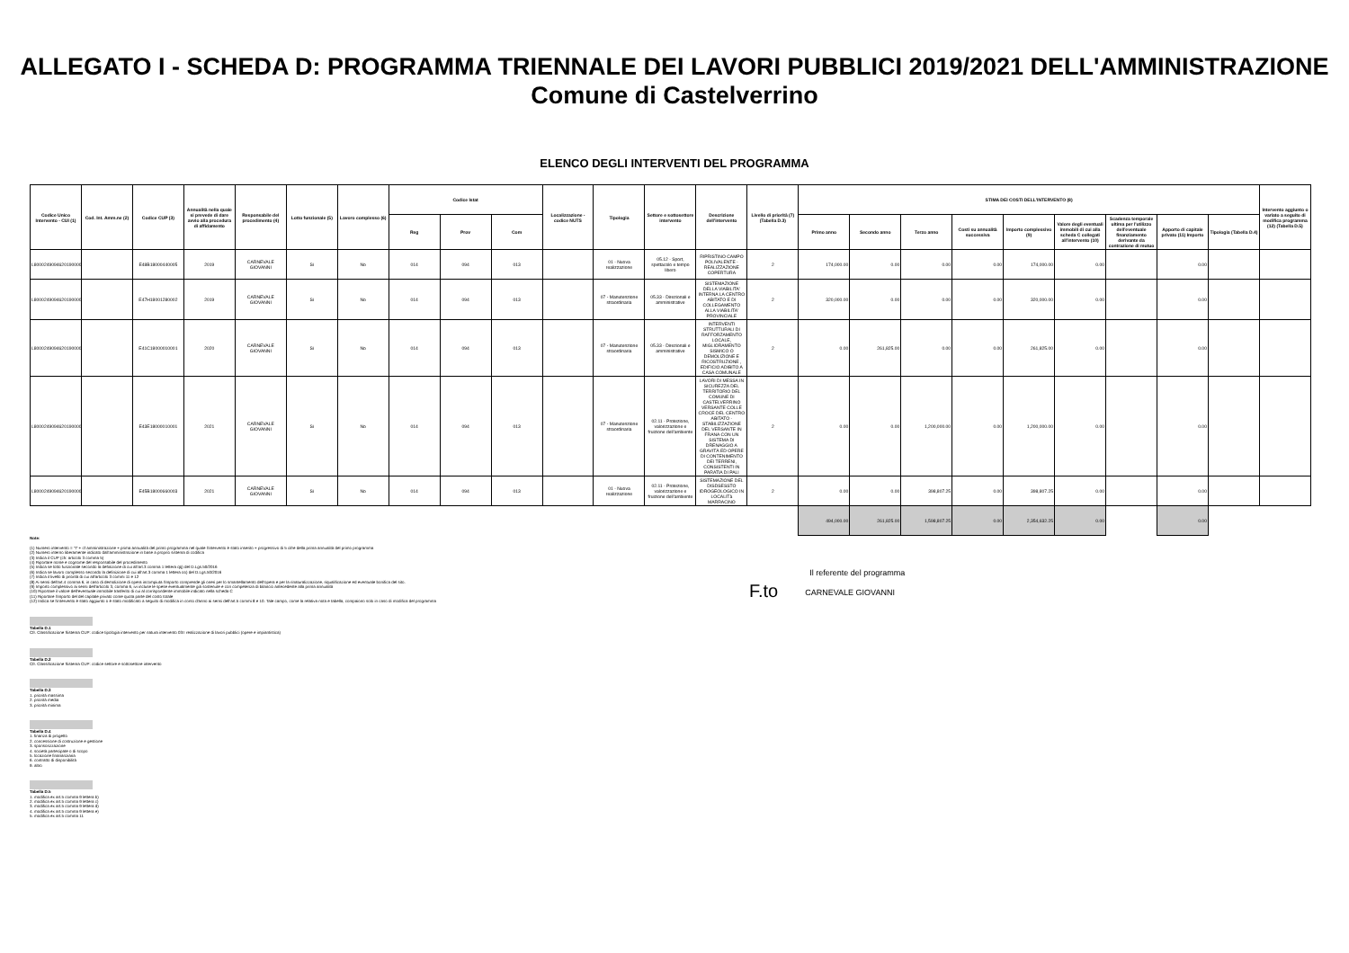ALLEGATO I - SCHEDA D: PROGRAMMA TRIENNALE DEI LAVORI PUBBLICI 2019/2021 DELL'AMMINISTRAZIONE
Comune di Castelverrino
ELENCO DEGLI INTERVENTI DEL PROGRAMMA
| Codice Unico Intervento - CUI (1) | Cod. Int. Amm.ne (2) | Codice CUP (3) | Annualità nella quale si prevede di dare avvio alla procedura di affidamento | Responsabile del procedimento (4) | Lotto funzionale (5) | Lavoro complesso (6) | Codice Istat | | | Localizzazione - codice NUTS | Tipologia | Settore e sottosettore intervento | Descrizione dell'intervento | Livello di priorità (7) (Tabella D.3) | STIMA DEI COSTI DELL'INTERVENTO (8) | | | | | | | | | Intervento aggiunto o variato a seguito di modifica programma (12) (Tabella D.5) |
| --- | --- | --- | --- | --- | --- | --- | --- | --- | --- | --- | --- | --- | --- | --- | --- | --- | --- | --- | --- | --- | --- | --- | --- | --- |
| | | | | | | | Reg | Prov | Com | | | | | | Primo anno | Secondo anno | Terzo anno | Costi su annualità successiva | Importo complessivo (9) | Valore degli eventuali immobili di cui alla scheda C collegati all'intervento (10) | Scadenza temporale ultima per l'utilizzo dell'eventuale finanziamento derivante da contrazione di mutuo | Apporto di capitale privato (11) Importo | Tipologia (Tabella D.4) | |
| L80002490946201900001 | | E48B18000440005 | 2019 | CARNEVALE GIOVANNI | Si | No | 014 | 094 | 013 | | 01 - Nuova realizzazione | 05.12 - Sport, spettacolo e tempo libero | RIPRISTINO CAMPO POLIVALENTE - REALIZZAZIONE COPERTURA | 2 | 174,000.00 | 0.00 | 0.00 | 0.00 | 174,000.00 | 0.00 | | 0.00 | | |
| L80002490946201900004 | | E47H18001280002 | 2019 | CARNEVALE GIOVANNI | Si | No | 014 | 094 | 013 | | 07 - Manutenzione straordinaria | 05.33 - Direzionali e amministrative | SISTEMAZIONE DELLA VIABILITA' INTERNA LA CENTRO ABITATO E DI COLLEGAMENTO ALLA VIABILITA' PROVINCIALE | 2 | 320,000.00 | 0.00 | 0.00 | 0.00 | 320,000.00 | 0.00 | | 0.00 | | |
| L80002490946201900002 | | E41C18000010001 | 2020 | CARNEVALE GIOVANNI | Si | No | 014 | 094 | 013 | | 07 - Manutenzione straordinaria | 05.33 - Direzionali e amministrative | INTERVENTI STRUTTURALI DI RAFFORZAMENTO LOCALE, MIGLIORAMENTO SISMICO O DEMOLIZIONE E RICOSTRUZIONE , EDIFICIO ADIBITO A CASA COMUNALE | 2 | 0.00 | 261,825.00 | 0.00 | 0.00 | 261,825.00 | 0.00 | | 0.00 | | |
| L80002490946201900003 | | E43E18000010001 | 2021 | CARNEVALE GIOVANNI | Si | No | 014 | 094 | 013 | | 07 - Manutenzione straordinaria | 02.11 - Protezione, valorizzazione e fruizione dell'ambiente | LAVORI DI MESSA IN SICUREZZA DEL TERRITORIO DEL COMUNE DI CASTELVERRINO VERSANTE COLLE CROCE DEL CENTRO ABITATO - STABILIZZAZIONE DEL VERSANTE IN FRANA CON UN SISTEMA DI DRENAGGIO A GRAVITÀ ED OPERE DI CONTENIMENTO DEI TERRENI, CONSISTENTI IN PARATIA DI PALI | 2 | 0.00 | 0.00 | 1,200,000.00 | 0.00 | 1,200,000.00 | 0.00 | | 0.00 | | |
| L80002490946201900005 | | E45B18000660003 | 2021 | CARNEVALE GIOVANNI | Si | No | 014 | 094 | 013 | | 01 - Nuova realizzazione | 02.11 - Protezione, valorizzazione e fruizione dell'ambiente | SISTEMAZIONE DEL DISDSESSTO IDROGEOLOGICO IN LOCALITà MARRACINO | 2 | 0.00 | 0.00 | 398,807.25 | 0.00 | 398,807.25 | 0.00 | | 0.00 | | |
| | | | | | | | | | | | | | | | 494,000.00 | 261,825.00 | 1,598,807.25 | 0.00 | 2,354,632.25 | 0.00 | | 0.00 | | |
Note:
(1) Numero intervento = "I" + cf amministrazione + prima annualità del primo programma nel quale l'intervento è stato inserito + progressivo di 5 cifre della prima annualità del primo programma
(2) Numero interno liberamente indicato dall'amministrazione in base a proprio sistema di codifica
(3) Indica il CUP (cfr. articolo 3 comma 5)
(4) Riportare nome e cognome del responsabile del procedimento
(5) Indica se lotto funzionale secondo la definizione di cui all'art.3 comma 1 lettera qq) del D.Lgs.50/2016
(6) Indica se lavoro complesso secondo la definizione di cui all'art.3 comma 1 lettera oo) del D.Lgs.50/2016
(7) Indica il livello di priorità di cui all'articolo 3 commi 11 e 12
(8) Ai sensi dell'art.4 comma 6, in caso di demolizione di opera incompiuta l'importo comprende gli oneri per lo smantellamento dell'opera e per la rinaturalizzazione, riqualificazione ed eventuale bonifica del sito.
(9) Importo complessivo ai sensi dell'articolo 3, comma 6, ivi incluse le spese eventualmente già sostenute e con competenza di bilancio antecedente alla prima annualità
(10) Riportare il valore dell'eventuale immobile trasferito di cui al corrispondente immobile indicato nella scheda C
(11) Riportare l'importo del del capitale privato come quota parte del costo totale
(12) Indica se l'intervento è stato aggiunto o è stato modificato a seguito di modifica in corso d'anno ai sensi dell'art.5 commi 8 e 10. Tale campo, come la relativa nota e tabella, compaiono solo in caso di modifica del programma
Tabella D.1
Cfr. Classificazione Sistema CUP: codice tipologia intervento per natura intervento 03= realizzazione di lavori pubblici (opere e impiantistica)
Tabella D.2
Cfr. Classificazione Sistema CUP: codice settore e sottosettore intervento
Tabella D.3
1. priorità massima
2. priorità media
3. priorità minima
Tabella D.4
1. finanza di progetto
2. concessione di costruzione e gestione
3. sponsorizzazione
4. società partecipate o di scopo
5. locazione finananziaria
6. contratto di disponibilità
9. altro
Tabella D.5
1. modifica ex art.5 comma 9 lettera b)
2. modifica ex art.5 comma 9 lettera c)
3. modifica ex art.5 comma 9 lettera d)
4. modifica ex art.5 comma 9 lettera e)
5. modifica ex art.5 comma 11
F.to
Il referente del programma
CARNEVALE GIOVANNI